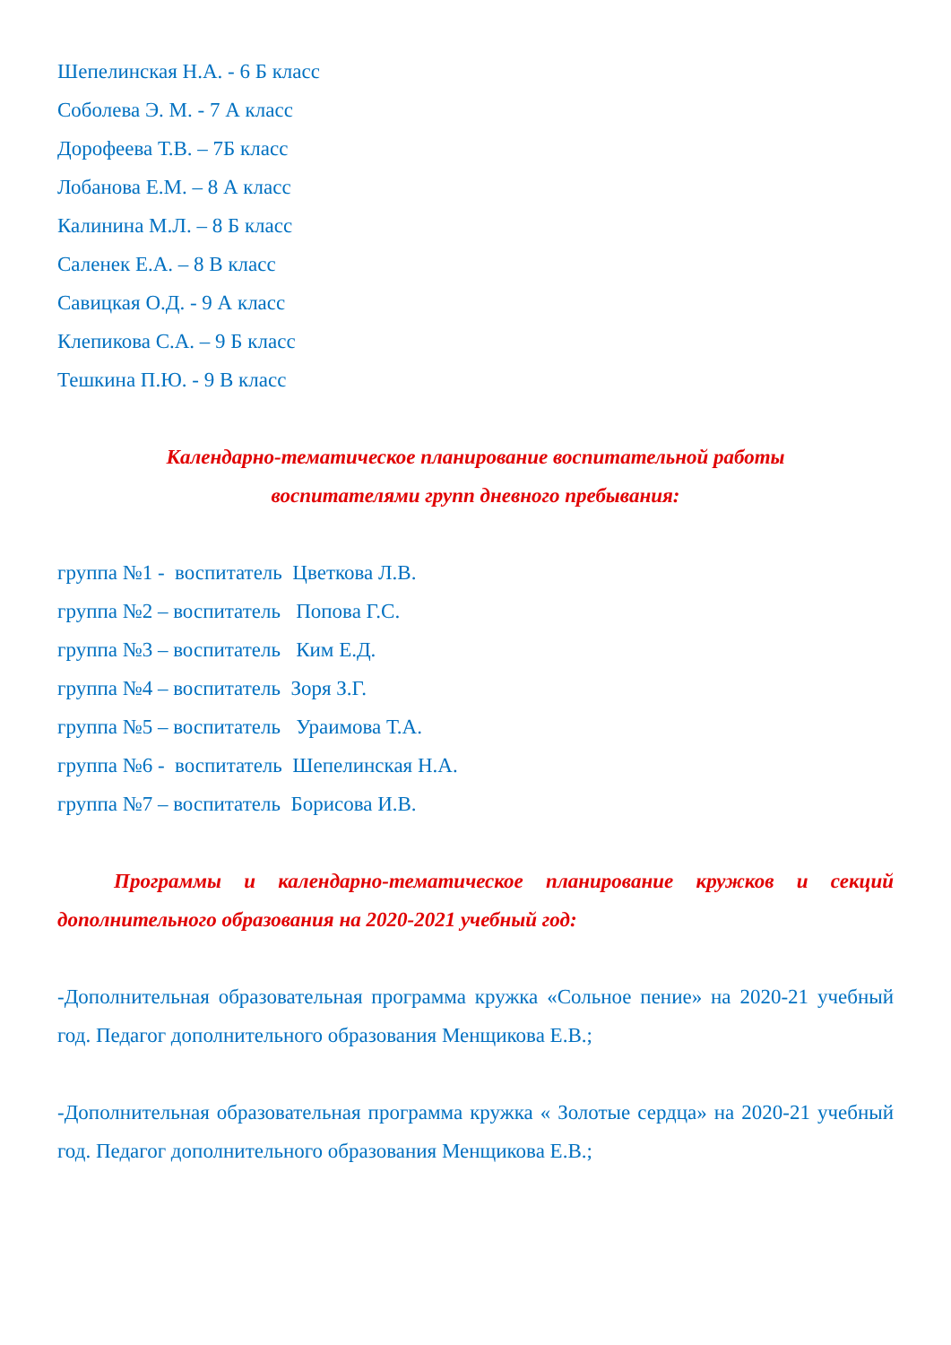Шепелинская Н.А. - 6 Б класс
Соболева Э. М. - 7 А класс
Дорофеева Т.В. – 7Б класс
Лобанова Е.М. – 8 А класс
Калинина М.Л. – 8 Б класс
Саленек Е.А. – 8 В класс
Савицкая О.Д. - 9 А класс
Клепикова С.А. – 9 Б класс
Тешкина П.Ю. - 9 В класс
Календарно-тематическое планирование воспитательной работы
воспитателями групп дневного пребывания:
группа №1 - воспитатель Цветкова Л.В.
группа №2 – воспитатель Попова Г.С.
группа №3 – воспитатель Ким Е.Д.
группа №4 – воспитатель Зоря З.Г.
группа №5 – воспитатель Ураимова Т.А.
группа №6 - воспитатель Шепелинская Н.А.
группа №7 – воспитатель Борисова И.В.
Программы и календарно-тематическое планирование кружков и секций дополнительного образования на 2020-2021 учебный год:
-Дополнительная образовательная программа кружка «Сольное пение» на 2020-21 учебный год. Педагог дополнительного образования Менщикова Е.В.;
-Дополнительная образовательная программа кружка « Золотые сердца» на 2020-21 учебный год. Педагог дополнительного образования Менщикова Е.В.;